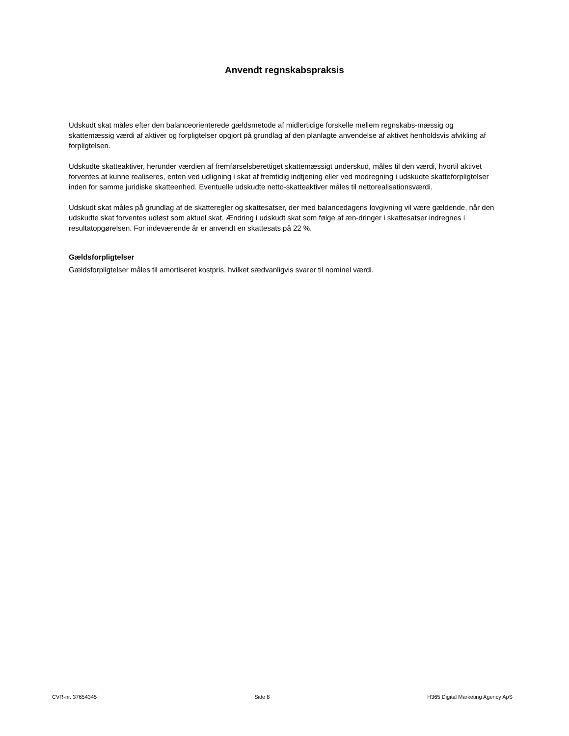Anvendt regnskabspraksis
Udskudt skat måles efter den balanceorienterede gældsmetode af midlertidige forskelle mellem regnskabs-mæssig og skattemæssig værdi af aktiver og forpligtelser opgjort på grundlag af den planlagte anvendelse af aktivet henholdsvis afvikling af forpligtelsen.
Udskudte skatteaktiver, herunder værdien af fremførselsberettiget skattemæssigt underskud, måles til den værdi, hvortil aktivet forventes at kunne realiseres, enten ved udligning i skat af fremtidig indtjening eller ved modregning i udskudte skatteforpligtelser inden for samme juridiske skatteenhed. Eventuelle udskudte netto-skatteaktiver måles til nettorealisationsværdi.
Udskudt skat måles på grundlag af de skatteregler og skattesatser, der med balancedagens lovgivning vil være gældende, når den udskudte skat forventes udløst som aktuel skat. Ændring i udskudt skat som følge af æn-dringer i skattesatser indregnes i resultatopgørelsen. For indeværende år er anvendt en skattesats på 22 %.
Gældsforpligtelser
Gældsforpligtelser måles til amortiseret kostpris, hvilket sædvanligvis svarer til nominel værdi.
CVR-nr. 37654345 Side 8 H365 Digital Marketing Agency ApS